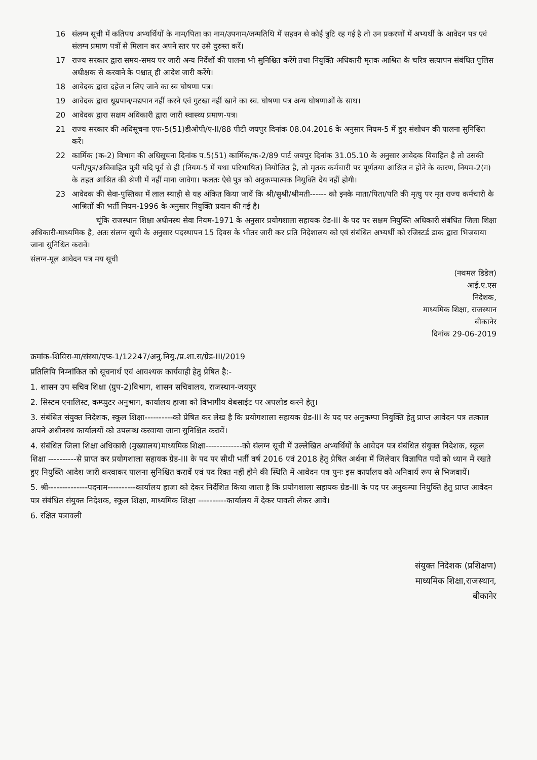16 संलग्न सूची में कतिपय अभ्यर्थियों के नाम/पिता का नाम/उपनाम/जन्मतिथि में सहवन से कोई त्रुटि रह गई है तो उन प्रकरणों में अभ्यर्थी के आवेदन पत्र एवं संलग्न प्रमाण पत्रों से मिलान कर अपने स्तर पर उसे दुरुस्त करें।
17 राज्य सरकार द्वारा समय-समय पर जारी अन्य निर्देशों की पालना भी सुनिश्चित करेंगे तथा नियुक्ति अधिकारी मृतक आश्रित के चरित्र सत्यापन संबंधित पुलिस अधीक्षक से करवाने के पश्चात् ही आदेश जारी करेंगे।
18 आवेदक द्वारा दहेज न लिए जाने का स्व घोषणा पत्र।
19 आवेदक द्वारा धूम्रपान/मद्यपान नहीं करने एवं गुटखा नहीं खाने का स्व. घोषणा पत्र अन्य घोषणाओं के साथ।
20 आवेदक द्वारा सक्षम अधिकारी द्वारा जारी स्वास्थ्य प्रमाण-पत्र।
21 राज्य सरकार की अधिसूचना एफ-5(51)डीओपी/ए-II/88 पीटी जयपुर दिनांक 08.04.2016 के अनुसार नियम-5 में हुए संशोधन की पालना सुनिश्चित करें।
22 कार्मिक (क-2) विभाग की अधिसूचना दिनांक प.5(51) कार्मिक/क-2/89 पार्ट जयपुर दिनांक 31.05.10 के अनुसार आवेदक विवाहित है तो उसकी पत्नी/पुत्र/अविवाहित पुत्री यदि पूर्व से ही (नियम-5 में यथा परिभाषित) नियोजित है, तो मृतक कर्मचारी पर पूर्णतया आश्रित न होने के कारण, नियम-2(ग) के तहत आश्रित की श्रेणी में नहीं माना जावेगा। फलतः ऐसे पुत्र को अनुकम्पात्मक नियुक्ति देय नहीं होगी।
23 आवेदक की सेवा-पुस्तिका में लाल स्याही से यह अंकित किया जावें कि श्री/सुश्री/श्रीमती------ को इनके माता/पिता/पति की मृत्यु पर मृत राज्य कर्मचारी के आश्रितों की भर्ती नियम-1996 के अनुसार नियुक्ति प्रदान की गई है।
चूंकि राजस्थान शिक्षा अधीनस्थ सेवा नियम-1971 के अनुसार प्रयोगशाला सहायक ग्रेड-III के पद पर सक्षम नियुक्ति अधिकारी संबंधित जिला शिक्षा अधिकारी-माध्यमिक है, अतः संलग्न सूची के अनुसार पदस्थापन 15 दिवस के भीतर जारी कर प्रति निदेशालय को एवं संबंधित अभ्यर्थी को रजिस्टर्ड डाक द्वारा भिजवाया जाना सुनिश्चित करावें।
संलग्न-मूल आवेदन पत्र मय सूची
(नथमल डिडेल)
आई.ए.एस
निदेशक,
माध्यमिक शिक्षा, राजस्थान
बीकानेर
दिनांक 29-06-2019
क्रमांक-शिविरा-मा/संस्था/एफ-1/12247/अनु.नियु./प्र.शा.स/ग्रेड-III/2019
प्रतिलिपि निम्नांकित को सूचनार्थ एवं आवश्यक कार्यवाही हेतु प्रेषित है:-
1. शासन उप सचिव शिक्षा (ग्रुप-2)विभाग, शासन सचिवालय, राजस्थान-जयपुर
2. सिस्टम एनालिस्ट, कम्प्युटर अनुभाग, कार्यालय हाजा को विभागीय वेबसाईट पर अपलोड करने हेतु।
3. संबंधित संयुक्त निदेशक, स्कूल शिक्षा----------को प्रेषित कर लेख है कि प्रयोगशाला सहायक ग्रेड-III के पद पर अनुकम्पा नियुक्ति हेतु प्राप्त आवेदन पत्र तत्काल अपने अधीनस्थ कार्यालयों को उपलब्ध करवाया जाना सुनिश्चित करावें।
4. संबंधित जिला शिक्षा अधिकारी (मुख्यालय)माध्यमिक शिक्षा-------------को संलग्न सूची में उल्लेखित अभ्यर्थियों के आवेदन पत्र संबंधित संयुक्त निदेशक, स्कूल शिक्षा ----------से प्राप्त कर प्रयोगशाला सहायक ग्रेड-III के पद पर सीधी भर्ती वर्ष 2016 एवं 2018 हेतु प्रेषित अर्थना में जिलेवार विज्ञापित पदों को ध्यान में रखते हुए नियुक्ति आदेश जारी करवाकर पालना सुनिश्चित करावें एवं पद रिक्त नहीं होने की स्थिति में आवेदन पत्र पुनः इस कार्यालय को अनिवार्य रूप से भिजवायें।
5. श्री--------------पदनाम----------कार्यालय हाजा को देकर निर्देशित किया जाता है कि प्रयोगशाला सहायक ग्रेड-III के पद पर अनुकम्पा नियुक्ति हेतु प्राप्त आवेदन पत्र संबंधित संयुक्त निदेशक, स्कूल शिक्षा, माध्यमिक शिक्षा ----------कार्यालय में देकर पावती लेकर आवे।
6. रक्षित पत्रावली
संयुक्त निदेशक (प्रशिक्षण)
माध्यमिक शिक्षा,राजस्थान,
बीकानेर